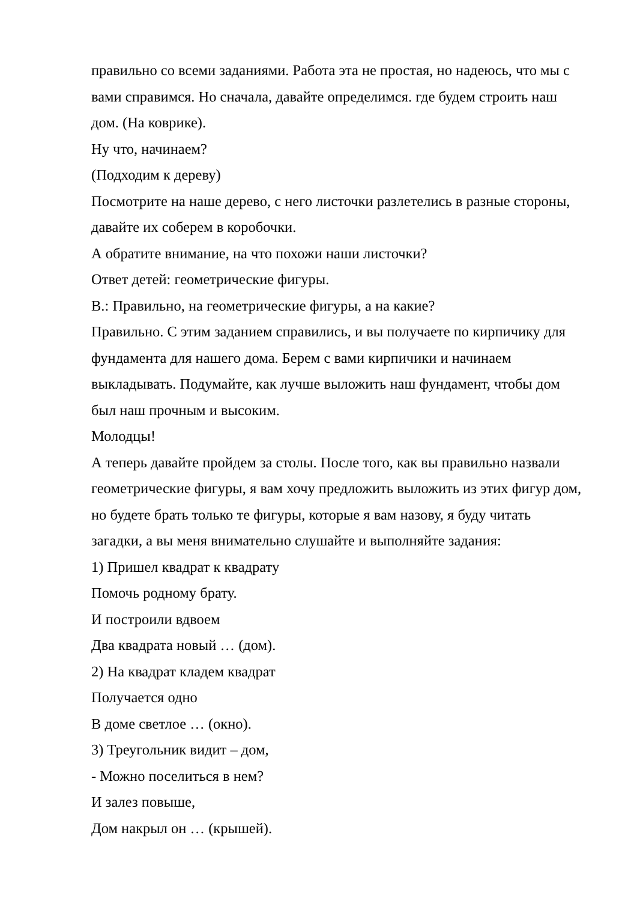правильно со всеми заданиями. Работа эта не простая, но надеюсь, что мы с вами справимся. Но сначала, давайте определимся. где будем строить наш дом. (На коврике).
Ну что, начинаем?
(Подходим к дереву)
Посмотрите на наше дерево, с него листочки разлетелись в разные стороны, давайте их соберем в коробочки.
А обратите внимание, на что похожи наши листочки?
Ответ детей: геометрические фигуры.
В.: Правильно, на геометрические фигуры, а на какие?
Правильно. С этим заданием справились, и вы получаете по кирпичику для фундамента для нашего дома. Берем с вами кирпичики и начинаем выкладывать. Подумайте, как лучше выложить наш фундамент, чтобы дом был наш прочным и высоким.
Молодцы!
А теперь давайте пройдем за столы. После того, как вы правильно назвали геометрические фигуры, я вам хочу предложить выложить из этих фигур дом, но будете брать только те фигуры, которые я вам назову, я буду читать загадки, а вы меня внимательно слушайте и выполняйте задания:
1) Пришел квадрат к квадрату
Помочь родному брату.
И построили вдвоем
Два квадрата новый … (дом).
2) На квадрат кладем квадрат
Получается одно
В доме светлое … (окно).
3) Треугольник видит – дом,
- Можно поселиться в нем?
И залез повыше,
Дом накрыл он … (крышей).